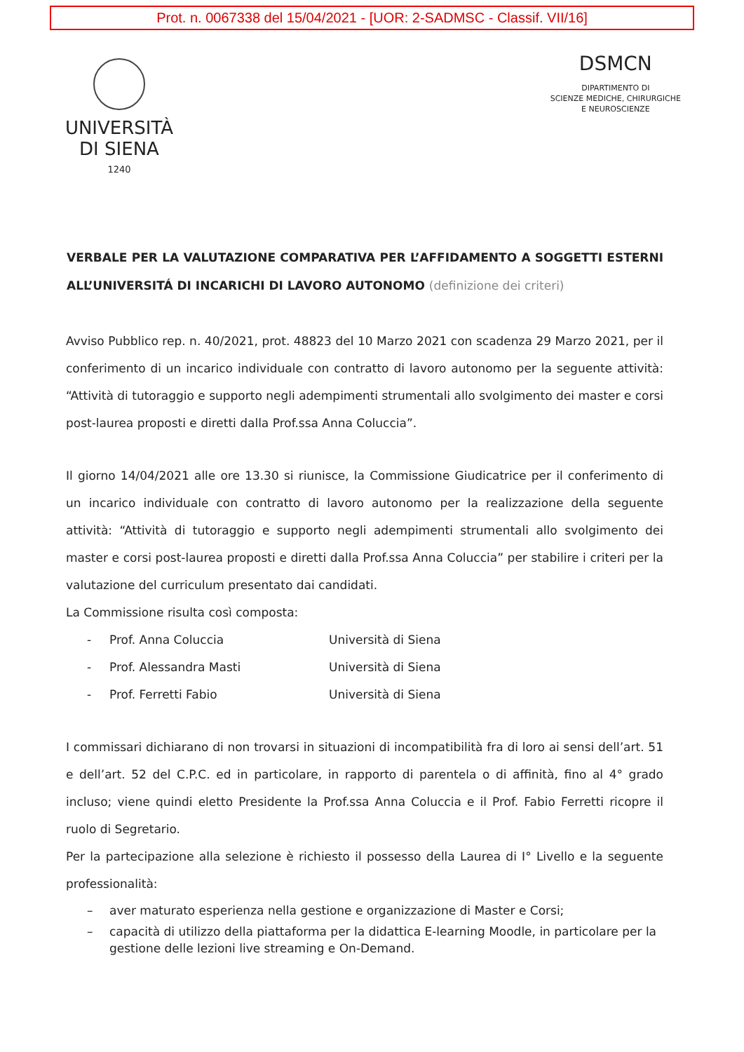Prot. n. 0067338 del 15/04/2021 - [UOR: 2-SADMSC - Classif. VII/16]
UNIVERSITÀ
DI SIENA
1240
DSMCN
DIPARTIMENTO DI
SCIENZE MEDICHE, CHIRURGICHE
E NEUROSCIENZE
VERBALE PER LA VALUTAZIONE COMPARATIVA PER L’AFFIDAMENTO A SOGGETTI ESTERNI ALL’UNIVERSITÁ DI INCARICHI DI LAVORO AUTONOMO (definizione dei criteri)
Avviso Pubblico rep. n. 40/2021, prot. 48823 del 10 Marzo 2021 con scadenza 29 Marzo 2021, per il conferimento di un incarico individuale con contratto di lavoro autonomo per la seguente attività: “Attività di tutoraggio e supporto negli adempimenti strumentali allo svolgimento dei master e corsi post-laurea proposti e diretti dalla Prof.ssa Anna Coluccia”.
Il giorno 14/04/2021 alle ore 13.30 si riunisce, la Commissione Giudicatrice per il conferimento di un incarico individuale con contratto di lavoro autonomo per la realizzazione della seguente attività: “Attività di tutoraggio e supporto negli adempimenti strumentali allo svolgimento dei master e corsi post-laurea proposti e diretti dalla Prof.ssa Anna Coluccia” per stabilire i criteri per la valutazione del curriculum presentato dai candidati.
La Commissione risulta così composta:
- Prof. Anna Coluccia Università di Siena
- Prof. Alessandra Masti Università di Siena
- Prof. Ferretti Fabio Università di Siena
I commissari dichiarano di non trovarsi in situazioni di incompatibilità fra di loro ai sensi dell’art. 51 e dell’art. 52 del C.P.C. ed in particolare, in rapporto di parentela o di affinità, fino al 4° grado incluso; viene quindi eletto Presidente la Prof.ssa Anna Coluccia e il Prof. Fabio Ferretti ricopre il ruolo di Segretario.
Per la partecipazione alla selezione è richiesto il possesso della Laurea di I° Livello e la seguente professionalità:
– aver maturato esperienza nella gestione e organizzazione di Master e Corsi;
– capacità di utilizzo della piattaforma per la didattica E-learning Moodle, in particolare per la gestione delle lezioni live streaming e On-Demand.